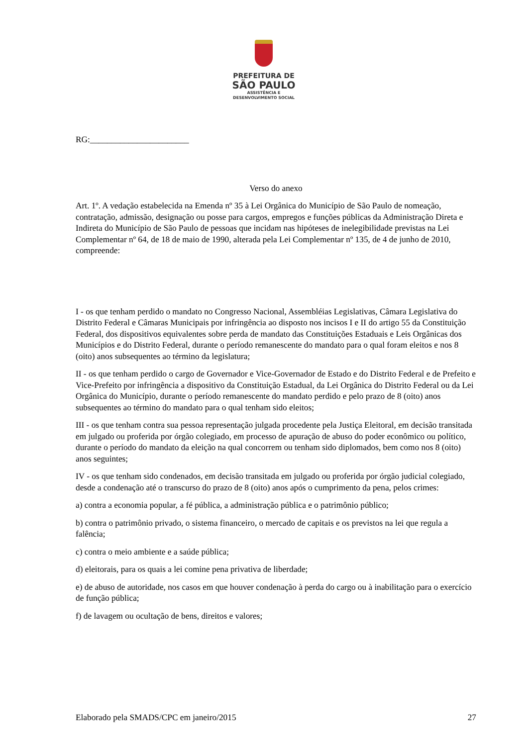PREFEITURA DE
SÃO PAULO
ASSISTÊNCIA E
DESENVOLVIMENTO SOCIAL
RG:_______________________
Verso do anexo
Art. 1º. A vedação estabelecida na Emenda nº 35 à Lei Orgânica do Município de São Paulo de nomeação, contratação, admissão, designação ou posse para cargos, empregos e funções públicas da Administração Direta e Indireta do Município de São Paulo de pessoas que incidam nas hipóteses de inelegibilidade previstas na Lei Complementar nº 64, de 18 de maio de 1990, alterada pela Lei Complementar nº 135, de 4 de junho de 2010, compreende:
I - os que tenham perdido o mandato no Congresso Nacional, Assembléias Legislativas, Câmara Legislativa do Distrito Federal e Câmaras Municipais por infringência ao disposto nos incisos I e II do artigo 55 da Constituição Federal, dos dispositivos equivalentes sobre perda de mandato das Constituições Estaduais e Leis Orgânicas dos Municípios e do Distrito Federal, durante o período remanescente do mandato para o qual foram eleitos e nos 8 (oito) anos subsequentes ao término da legislatura;
II - os que tenham perdido o cargo de Governador e Vice-Governador de Estado e do Distrito Federal e de Prefeito e Vice-Prefeito por infringência a dispositivo da Constituição Estadual, da Lei Orgânica do Distrito Federal ou da Lei Orgânica do Município, durante o período remanescente do mandato perdido e pelo prazo de 8 (oito) anos subsequentes ao término do mandato para o qual tenham sido eleitos;
III - os que tenham contra sua pessoa representação julgada procedente pela Justiça Eleitoral, em decisão transitada em julgado ou proferida por órgão colegiado, em processo de apuração de abuso do poder econômico ou político, durante o período do mandato da eleição na qual concorrem ou tenham sido diplomados, bem como nos 8 (oito) anos seguintes;
IV - os que tenham sido condenados, em decisão transitada em julgado ou proferida por órgão judicial colegiado, desde a condenação até o transcurso do prazo de 8 (oito) anos após o cumprimento da pena, pelos crimes:
a) contra a economia popular, a fé pública, a administração pública e o patrimônio público;
b) contra o patrimônio privado, o sistema financeiro, o mercado de capitais e os previstos na lei que regula a falência;
c) contra o meio ambiente e a saúde pública;
d) eleitorais, para os quais a lei comine pena privativa de liberdade;
e) de abuso de autoridade, nos casos em que houver condenação à perda do cargo ou à inabilitação para o exercício de função pública;
f) de lavagem ou ocultação de bens, direitos e valores;
Elaborado pela SMADS/CPC em janeiro/2015 27